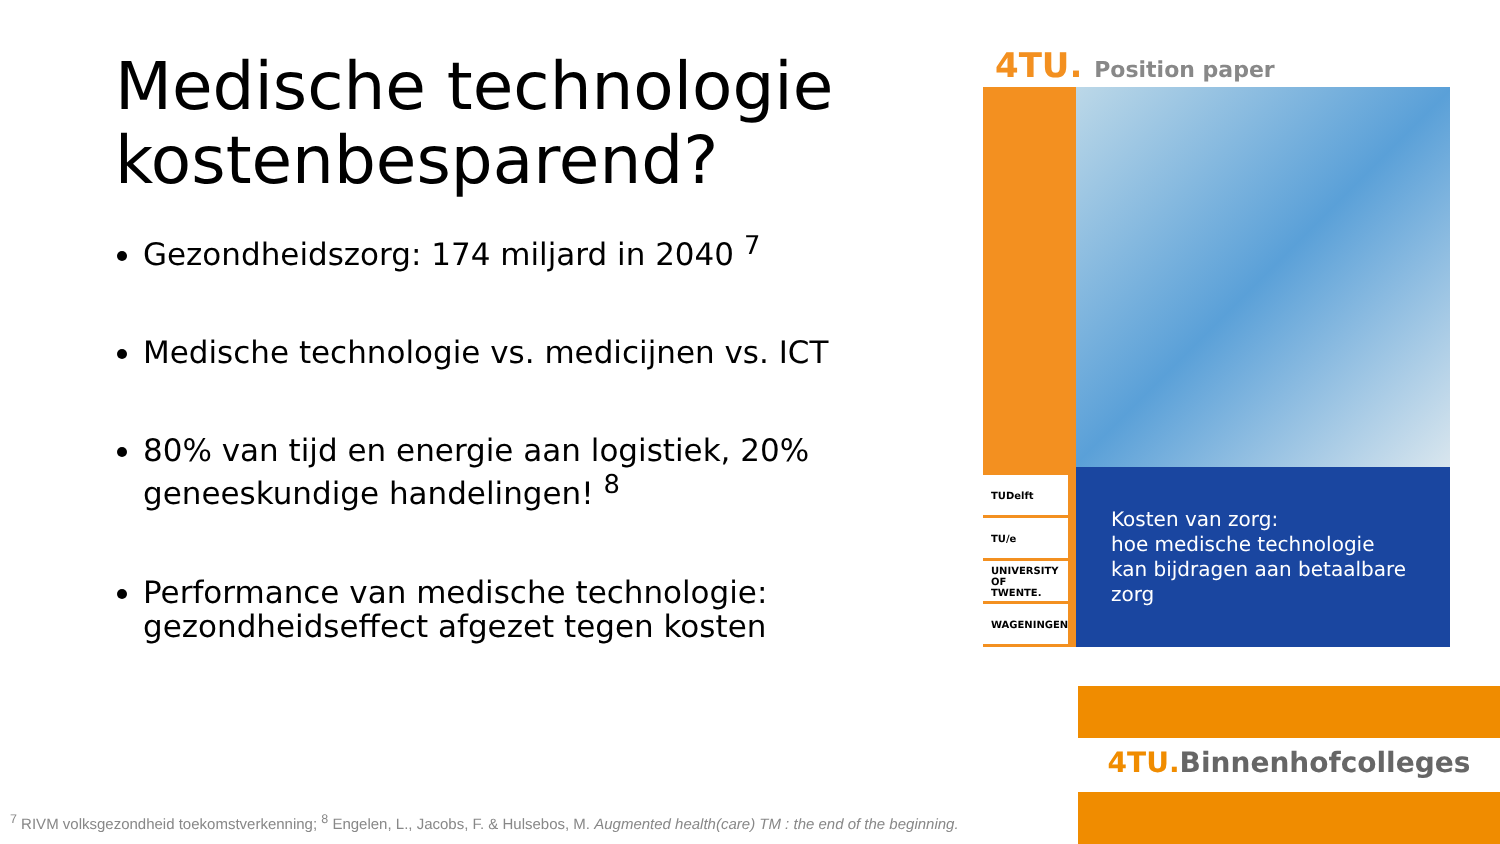Medische technologie kostenbesparend?
Gezondheidszorg: 174 miljard in 2040 <sup>7</sup>
Medische technologie vs. medicijnen vs. ICT
80% van tijd en energie aan logistiek, 20% geneeskundige handelingen! <sup>8</sup>
Performance van medische technologie: gezondheidseffect afgezet tegen kosten
4TU. Position paper
TUDelft
TU/e
UNIVERSITY OF TWENTE.
WAGENINGEN
Kosten van zorg:
hoe medische technologie kan bijdragen aan betaalbare zorg
4TU. Binnenhofcolleges
<sup>7</sup> RIVM volksgezondheid toekomstverkenning; <sup>8</sup> Engelen, L., Jacobs, F. & Hulsebos, M. Augmented health(care) TM : the end of the beginning.